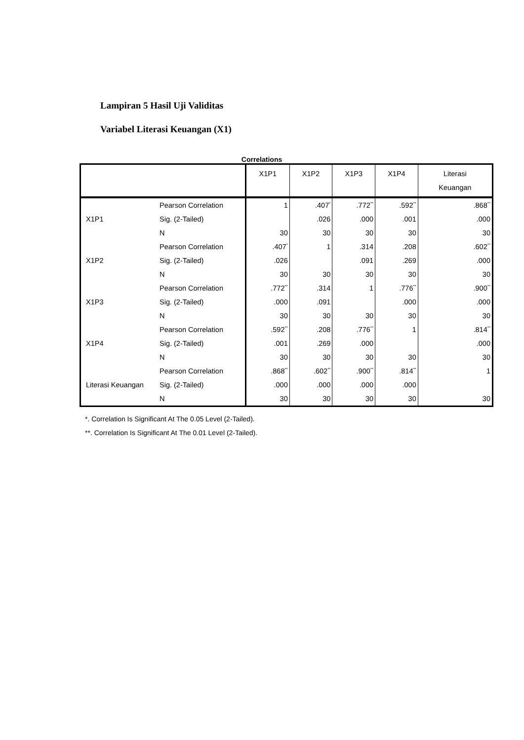Lampiran 5 Hasil Uji Validitas
Variabel Literasi Keuangan (X1)
Correlations
| | | X1P1 | X1P2 | X1P3 | X1P4 | Literasi Keuangan |
| --- | --- | --- | --- | --- | --- | --- |
| X1P1 | Pearson Correlation | 1 | .407<sup>*</sup> | .772<sup>**</sup> | .592<sup>**</sup> | .868<sup>**</sup> |
| | Sig. (2-Tailed) | | .026 | .000 | .001 | .000 |
| | N | 30 | 30 | 30 | 30 | 30 |
| X1P2 | Pearson Correlation | .407<sup>*</sup> | 1 | .314 | .208 | .602<sup>**</sup> |
| | Sig. (2-Tailed) | .026 | | .091 | .269 | .000 |
| | N | 30 | 30 | 30 | 30 | 30 |
| X1P3 | Pearson Correlation | .772<sup>**</sup> | .314 | 1 | .776<sup>**</sup> | .900<sup>**</sup> |
| | Sig. (2-Tailed) | .000 | .091 | | .000 | .000 |
| | N | 30 | 30 | 30 | 30 | 30 |
| X1P4 | Pearson Correlation | .592<sup>**</sup> | .208 | .776<sup>**</sup> | 1 | .814<sup>**</sup> |
| | Sig. (2-Tailed) | .001 | .269 | .000 | | .000 |
| | N | 30 | 30 | 30 | 30 | 30 |
| Literasi Keuangan | Pearson Correlation | .868<sup>**</sup> | .602<sup>**</sup> | .900<sup>**</sup> | .814<sup>**</sup> | 1 |
| | Sig. (2-Tailed) | .000 | .000 | .000 | .000 | |
| | N | 30 | 30 | 30 | 30 | 30 |
*. Correlation Is Significant At The 0.05 Level (2-Tailed).
**. Correlation Is Significant At The 0.01 Level (2-Tailed).